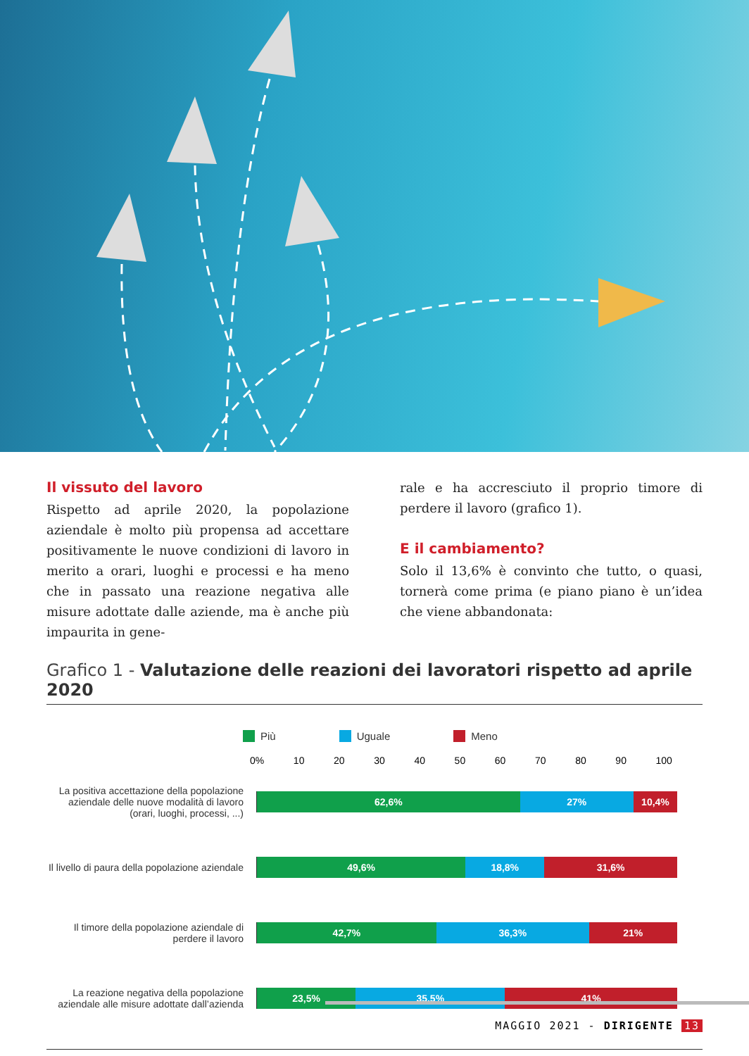Il vissuto del lavoro
Rispetto ad aprile 2020, la popolazione aziendale è molto più propensa ad accettare positivamente le nuove condizioni di lavoro in merito a orari, luoghi e processi e ha meno che in passato una reazione negativa alle misure adottate dalle aziende, ma è anche più impaurita in gene-
rale e ha accresciuto il proprio timore di perdere il lavoro (grafico 1).
E il cambiamento?
Solo il 13,6% è convinto che tutto, o quasi, tornerà come prima (e piano piano è un’idea che viene abbandonata:
Grafico 1 - Valutazione delle reazioni dei lavoratori rispetto ad aprile 2020
Più Uguale Meno
0% 10 20 30 40 50 60 70 80 90 100
La positiva accettazione della popolazione aziendale delle nuove modalità di lavoro (orari, luoghi, processi, ...)
62,6% 27% 10,4%
Il livello di paura della popolazione aziendale
49,6% 18,8% 31,6%
Il timore della popolazione aziendale di perdere il lavoro
42,7% 36,3% 21%
La reazione negativa della popolazione aziendale alle misure adottate dall’azienda
23,5% 35,5% 41%
MAGGIO 2021 - DIRIGENTE 13